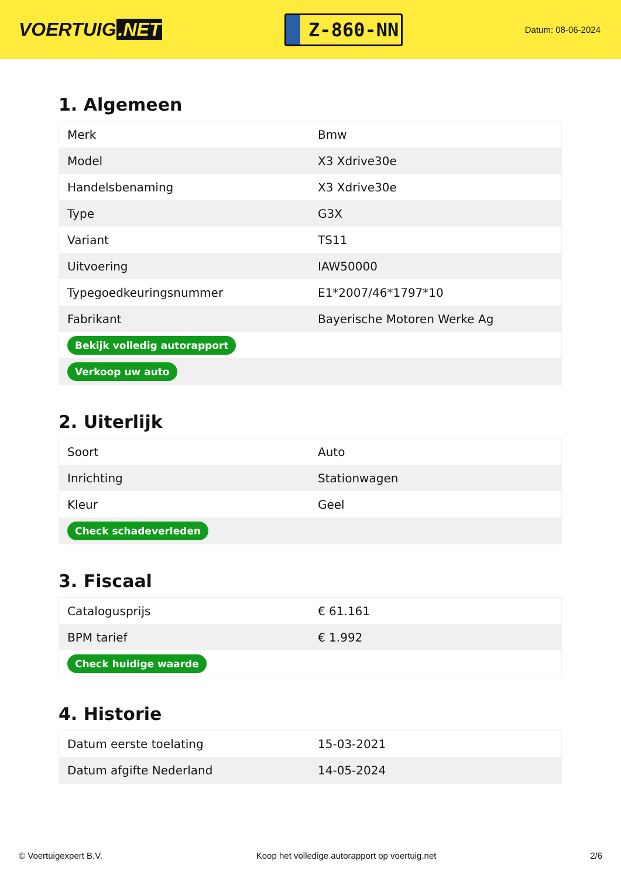VOERTUIG.NET
Z-860-NN
Datum: 08-06-2024
1. Algemeen
| Merk | Bmw |
| Model | X3 Xdrive30e |
| Handelsbenaming | X3 Xdrive30e |
| Type | G3X |
| Variant | TS11 |
| Uitvoering | IAW50000 |
| Typegoedkeuringsnummer | E1*2007/46*1797*10 |
| Fabrikant | Bayerische Motoren Werke Ag |
| Bekijk volledig autorapport | |
| Verkoop uw auto | |
2. Uiterlijk
| Soort | Auto |
| Inrichting | Stationwagen |
| Kleur | Geel |
| Check schadeverleden | |
3. Fiscaal
| Catalogusprijs | € 61.161 |
| BPM tarief | € 1.992 |
| Check huidige waarde | |
4. Historie
| Datum eerste toelating | 15-03-2021 |
| Datum afgifte Nederland | 14-05-2024 |
© Voertuigexpert B.V. Koop het volledige autorapport op voertuig.net 2/6